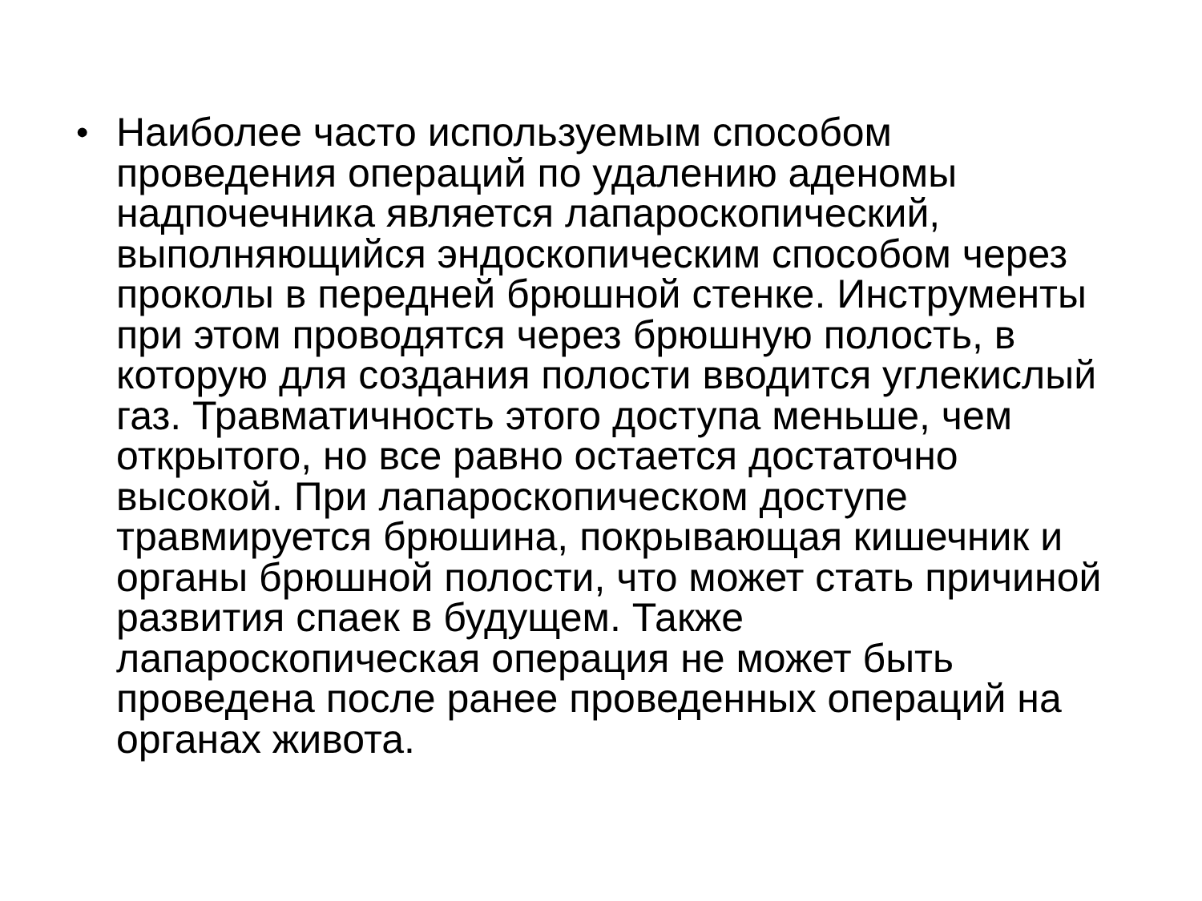•
Наиболее часто используемым способом
проведения операций по удалению аденомы
надпочечника является лапароскопический,
выполняющийся эндоскопическим способом через
проколы в передней брюшной стенке. Инструменты
при этом проводятся через брюшную полость, в
которую для создания полости вводится углекислый
газ. Травматичность этого доступа меньше, чем
открытого, но все равно остается достаточно
высокой. При лапароскопическом доступе
травмируется брюшина, покрывающая кишечник и
органы брюшной полости, что может стать причиной
развития спаек в будущем. Также
лапароскопическая операция не может быть
проведена после ранее проведенных операций на
органах живота.